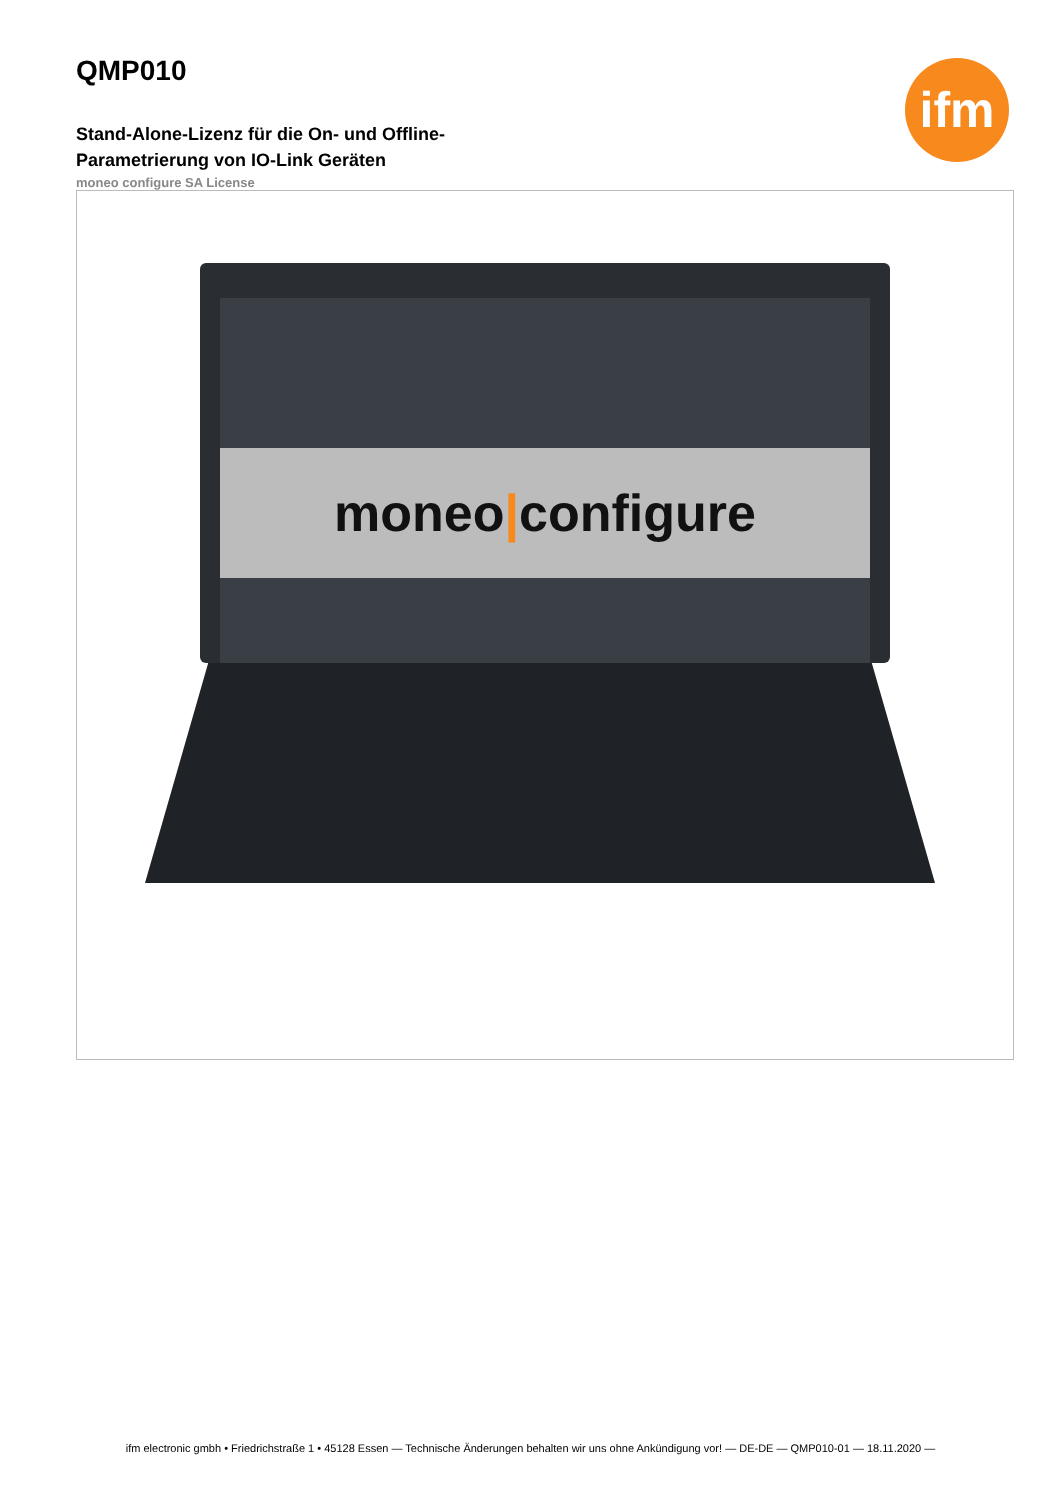ifm
QMP010
Stand-Alone-Lizenz für die On- und Offline-Parametrierung von IO-Link Geräten
moneo configure SA License
moneo|configure
ifm electronic gmbh • Friedrichstraße 1 • 45128 Essen — Technische Änderungen behalten wir uns ohne Ankündigung vor! — DE-DE — QMP010-01 — 18.11.2020 —